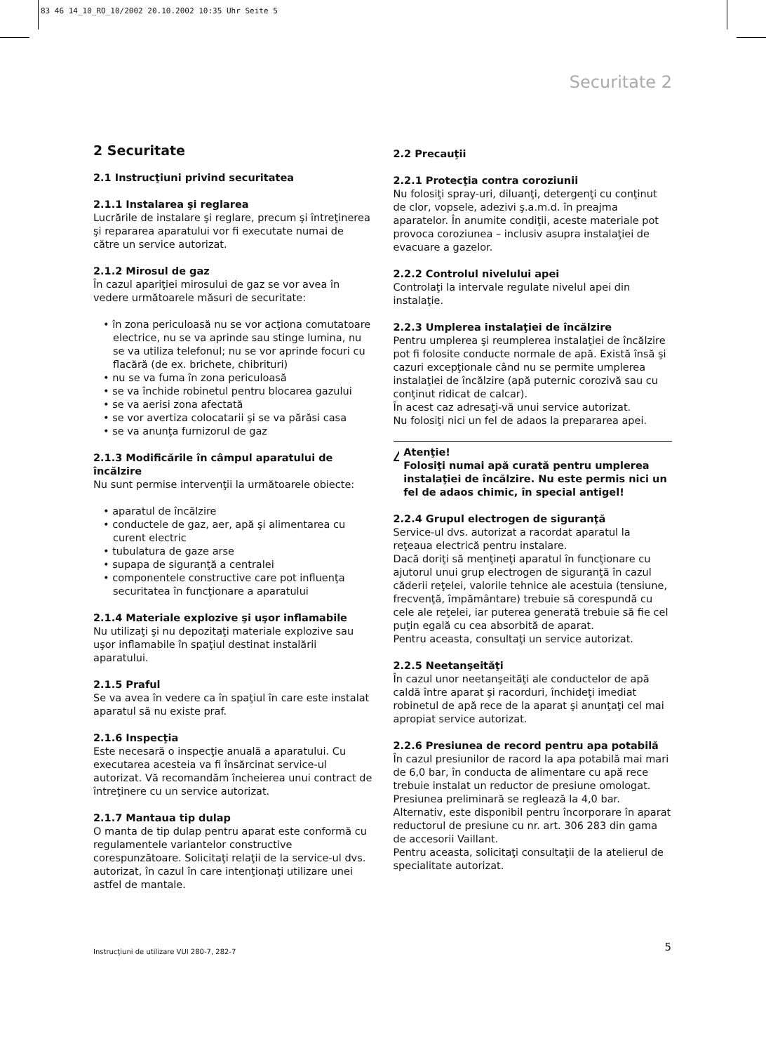83 46 14_10_RO_10/2002 20.10.2002 10:35 Uhr Seite 5
Securitate 2
2 Securitate
2.1 Instrucţiuni privind securitatea
2.1.1 Instalarea şi reglarea
Lucrările de instalare şi reglare, precum şi întreţinerea şi repararea aparatului vor fi executate numai de către un service autorizat.
2.1.2 Mirosul de gaz
În cazul apariţiei mirosului de gaz se vor avea în vedere următoarele măsuri de securitate:
• în zona periculoasă nu se vor acţiona comutatoare electrice, nu se va aprinde sau stinge lumina, nu se va utiliza telefonul; nu se vor aprinde focuri cu flacără (de ex. brichete, chibrituri)
• nu se va fuma în zona periculoasă
• se va închide robinetul pentru blocarea gazului
• se va aerisi zona afectată
• se vor avertiza colocatarii şi se va părăsi casa
• se va anunţa furnizorul de gaz
2.1.3 Modificările în câmpul aparatului de încălzire
Nu sunt permise intervenţii la următoarele obiecte:
• aparatul de încălzire
• conductele de gaz, aer, apă şi alimentarea cu curent electric
• tubulatura de gaze arse
• supapa de siguranţă a centralei
• componentele constructive care pot influenţa securitatea în funcţionare a aparatului
2.1.4 Materiale explozive şi uşor inflamabile
Nu utilizaţi şi nu depozitaţi materiale explozive sau uşor inflamabile în spaţiul destinat instalării aparatului.
2.1.5 Praful
Se va avea în vedere ca în spaţiul în care este instalat aparatul să nu existe praf.
2.1.6 Inspecţia
Este necesară o inspecţie anuală a aparatului. Cu executarea acesteia va fi însărcinat service-ul autorizat. Vă recomandăm încheierea unui contract de întreţinere cu un service autorizat.
2.1.7 Mantaua tip dulap
O manta de tip dulap pentru aparat este conformă cu regulamentele variantelor constructive corespunzătoare. Solicitaţi relaţii de la service-ul dvs. autorizat, în cazul în care intenţionaţi utilizare unei astfel de mantale.
2.2 Precauţii
2.2.1 Protecţia contra coroziunii
Nu folosiţi spray-uri, diluanţi, detergenţi cu conţinut de clor, vopsele, adezivi ş.a.m.d. în preajma aparatelor. În anumite condiţii, aceste materiale pot provoca coroziunea – inclusiv asupra instalaţiei de evacuare a gazelor.
2.2.2 Controlul nivelului apei
Controlaţi la intervale regulate nivelul apei din instalaţie.
2.2.3 Umplerea instalaţiei de încălzire
Pentru umplerea şi reumplerea instalaţiei de încălzire pot fi folosite conducte normale de apă. Există însă şi cazuri excepţionale când nu se permite umplerea instalaţiei de încălzire (apă puternic corozivă sau cu conţinut ridicat de calcar).
În acest caz adresaţi-vă unui service autorizat.
Nu folosiţi nici un fel de adaos la prepararea apei.
!
Atenţie!
Folosiţi numai apă curată pentru umplerea instalaţiei de încălzire. Nu este permis nici un fel de adaos chimic, în special antigel!
2.2.4 Grupul electrogen de siguranţă
Service-ul dvs. autorizat a racordat aparatul la reţeaua electrică pentru instalare.
Dacă doriţi să menţineţi aparatul în funcţionare cu ajutorul unui grup electrogen de siguranţă în cazul căderii reţelei, valorile tehnice ale acestuia (tensiune, frecvenţă, împământare) trebuie să corespundă cu cele ale reţelei, iar puterea generată trebuie să fie cel puţin egală cu cea absorbită de aparat.
Pentru aceasta, consultaţi un service autorizat.
2.2.5 Neetanşeităţi
În cazul unor neetanşeităţi ale conductelor de apă caldă între aparat şi racorduri, închideţi imediat robinetul de apă rece de la aparat şi anunţaţi cel mai apropiat service autorizat.
2.2.6 Presiunea de record pentru apa potabilă
În cazul presiunilor de racord la apa potabilă mai mari de 6,0 bar, în conducta de alimentare cu apă rece trebuie instalat un reductor de presiune omologat. Presiunea preliminară se reglează la 4,0 bar.
Alternativ, este disponibil pentru încorporare în aparat reductorul de presiune cu nr. art. 306 283 din gama de accesorii Vaillant.
Pentru aceasta, solicitaţi consultaţii de la atelierul de specialitate autorizat.
Instrucţiuni de utilizare VUI 280-7, 282-7
5